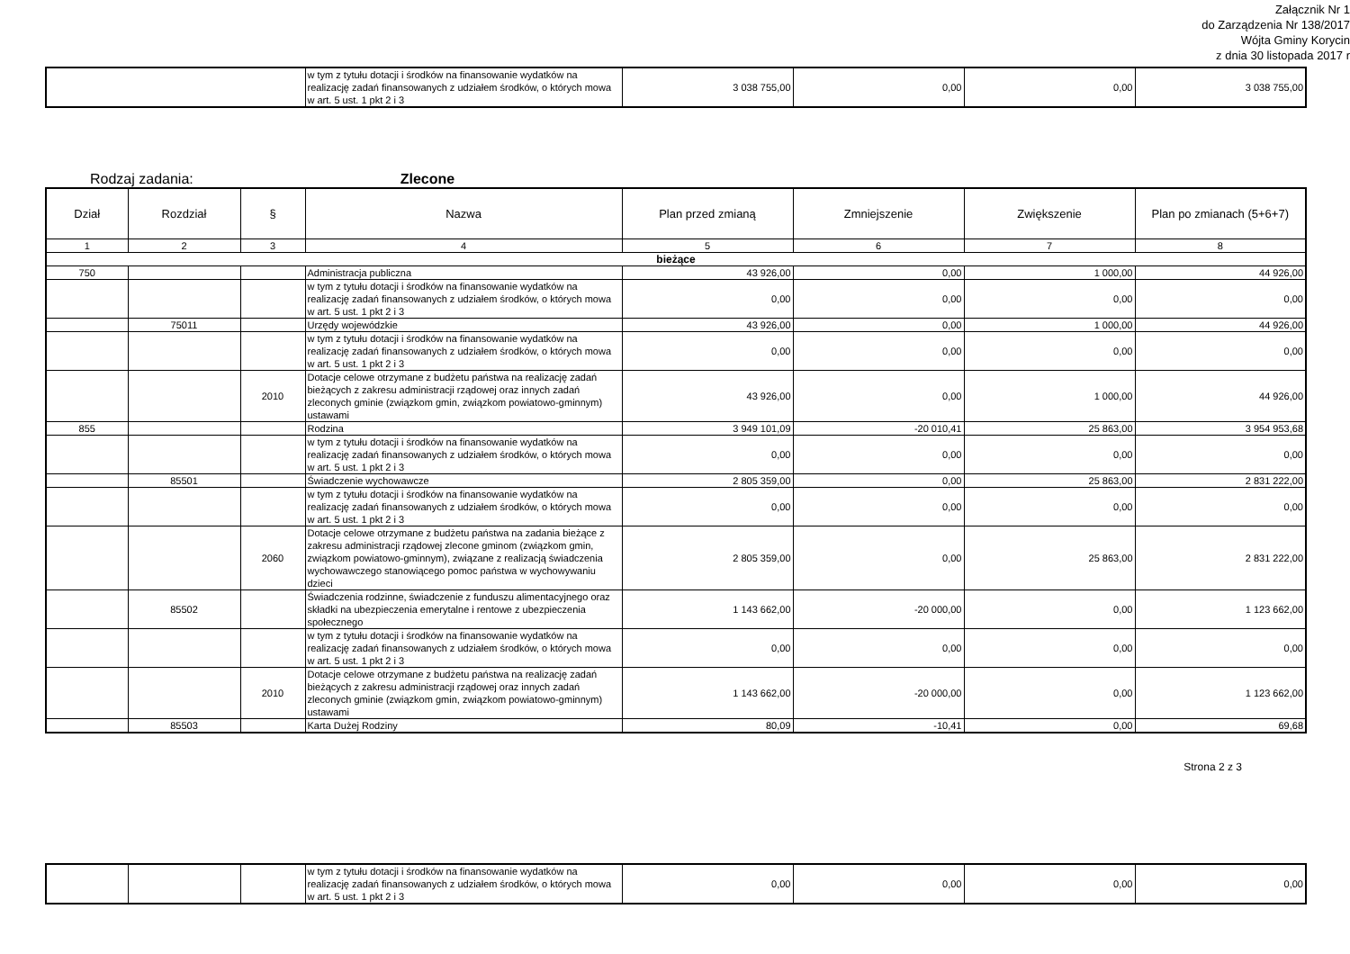Załącznik Nr 1
do Zarządzenia Nr 138/2017
Wójta Gminy Korycin
z dnia 30 listopada 2017 r
| | w tym z tytułu dotacji i środków na finansowanie wydatków na realizację zadań finansowanych z udziałem środków, o których mowa w art. 5 ust. 1 pkt 2 i 3 | 3 038 755,00 | 0,00 | 0,00 | 3 038 755,00 |
Rodzaj zadania: Zlecone
| Dział | Rozdział | § | Nazwa | Plan przed zmianą | Zmniejszenie | Zwiększenie | Plan po zmianach (5+6+7) |
| --- | --- | --- | --- | --- | --- | --- | --- |
| 1 | 2 | 3 | 4 | 5 | 6 | 7 | 8 |
| bieżące | | | | | | | |
| 750 | | | Administracja publiczna | 43 926,00 | 0,00 | 1 000,00 | 44 926,00 |
| | | | w tym z tytułu dotacji i środków na finansowanie wydatków na realizację zadań finansowanych z udziałem środków, o których mowa w art. 5 ust. 1 pkt 2 i 3 | 0,00 | 0,00 | 0,00 | 0,00 |
| | 75011 | | Urzędy wojewódzkie | 43 926,00 | 0,00 | 1 000,00 | 44 926,00 |
| | | | w tym z tytułu dotacji i środków na finansowanie wydatków na realizację zadań finansowanych z udziałem środków, o których mowa w art. 5 ust. 1 pkt 2 i 3 | 0,00 | 0,00 | 0,00 | 0,00 |
| | | 2010 | Dotacje celowe otrzymane z budżetu państwa na realizację zadań bieżących z zakresu administracji rządowej oraz innych zadań zleconych gminie (związkom gmin, związkom powiatowo-gminnym) ustawami | 43 926,00 | 0,00 | 1 000,00 | 44 926,00 |
| 855 | | | Rodzina | 3 949 101,09 | -20 010,41 | 25 863,00 | 3 954 953,68 |
| | | | w tym z tytułu dotacji i środków na finansowanie wydatków na realizację zadań finansowanych z udziałem środków, o których mowa w art. 5 ust. 1 pkt 2 i 3 | 0,00 | 0,00 | 0,00 | 0,00 |
| | 85501 | | Świadczenie wychowawcze | 2 805 359,00 | 0,00 | 25 863,00 | 2 831 222,00 |
| | | | w tym z tytułu dotacji i środków na finansowanie wydatków na realizację zadań finansowanych z udziałem środków, o których mowa w art. 5 ust. 1 pkt 2 i 3 | 0,00 | 0,00 | 0,00 | 0,00 |
| | | 2060 | Dotacje celowe otrzymane z budżetu państwa na zadania bieżące z zakresu administracji rządowej zlecone gminom (związkom gmin, związkom powiatowo-gminnym), związane z realizacją świadczenia wychowawczego stanowiącego pomoc państwa w wychowywaniu dzieci | 2 805 359,00 | 0,00 | 25 863,00 | 2 831 222,00 |
| | 85502 | | Świadczenia rodzinne, świadczenie z funduszu alimentacyjnego oraz składki na ubezpieczenia emerytalne i rentowe z ubezpieczenia społecznego | 1 143 662,00 | -20 000,00 | 0,00 | 1 123 662,00 |
| | | | w tym z tytułu dotacji i środków na finansowanie wydatków na realizację zadań finansowanych z udziałem środków, o których mowa w art. 5 ust. 1 pkt 2 i 3 | 0,00 | 0,00 | 0,00 | 0,00 |
| | | 2010 | Dotacje celowe otrzymane z budżetu państwa na realizację zadań bieżących z zakresu administracji rządowej oraz innych zadań zleconych gminie (związkom gmin, związkom powiatowo-gminnym) ustawami | 1 143 662,00 | -20 000,00 | 0,00 | 1 123 662,00 |
| | 85503 | | Karta Dużej Rodziny | 80,09 | -10,41 | 0,00 | 69,68 |
Strona 2 z 3
| | | | w tym z tytułu dotacji i środków na finansowanie wydatków na realizację zadań finansowanych z udziałem środków, o których mowa w art. 5 ust. 1 pkt 2 i 3 | 0,00 | 0,00 | 0,00 | 0,00 |